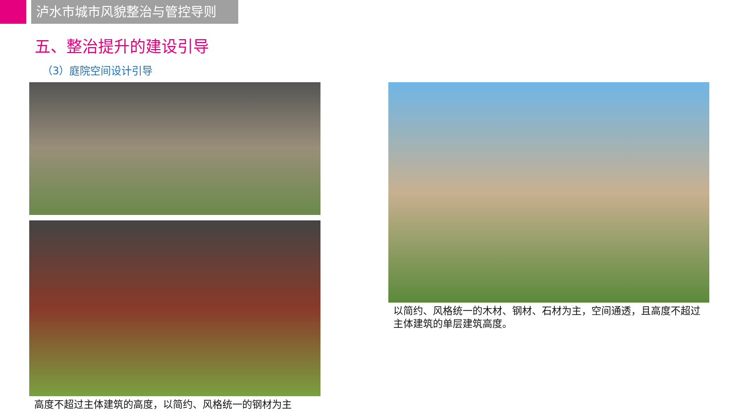泸水市城市风貌整治与管控导则
五、整治提升的建设引导
（3）庭院空间设计引导
高度不超过主体建筑的高度，以简约、风格统一的钢材为主 以简约、风格统一的木材、钢材、石材为主，空间通透，且高度不超过主体建筑的单层建筑高度。